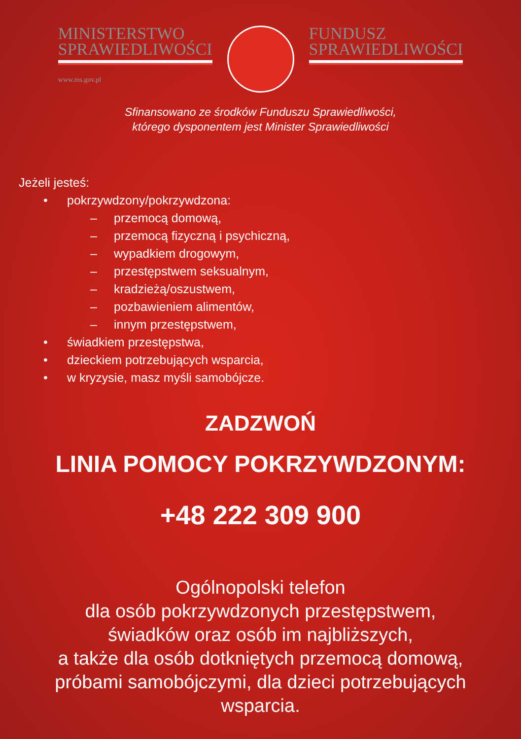MINISTERSTWO
SPRAWIEDLIWOŚCI
www.ms.gov.pl
FUNDUSZ
SPRAWIEDLIWOŚCI
Sfinansowano ze środków Funduszu Sprawiedliwości,
którego dysponentem jest Minister Sprawiedliwości
Jeżeli jesteś:
• pokrzywdzony/pokrzywdzona:
– przemocą domową,
– przemocą fizyczną i psychiczną,
– wypadkiem drogowym,
– przestępstwem seksualnym,
– kradzieżą/oszustwem,
– pozbawieniem alimentów,
– innym przestępstwem,
• świadkiem przestępstwa,
• dzieckiem potrzebujących wsparcia,
• w kryzysie, masz myśli samobójcze.
ZADZWOŃ
LINIA POMOCY POKRZYWDZONYM:
+48 222 309 900
Ogólnopolski telefon
dla osób pokrzywdzonych przestępstwem,
świadków oraz osób im najbliższych,
a także dla osób dotkniętych przemocą domową,
próbami samobójczymi, dla dzieci potrzebujących
wsparcia.